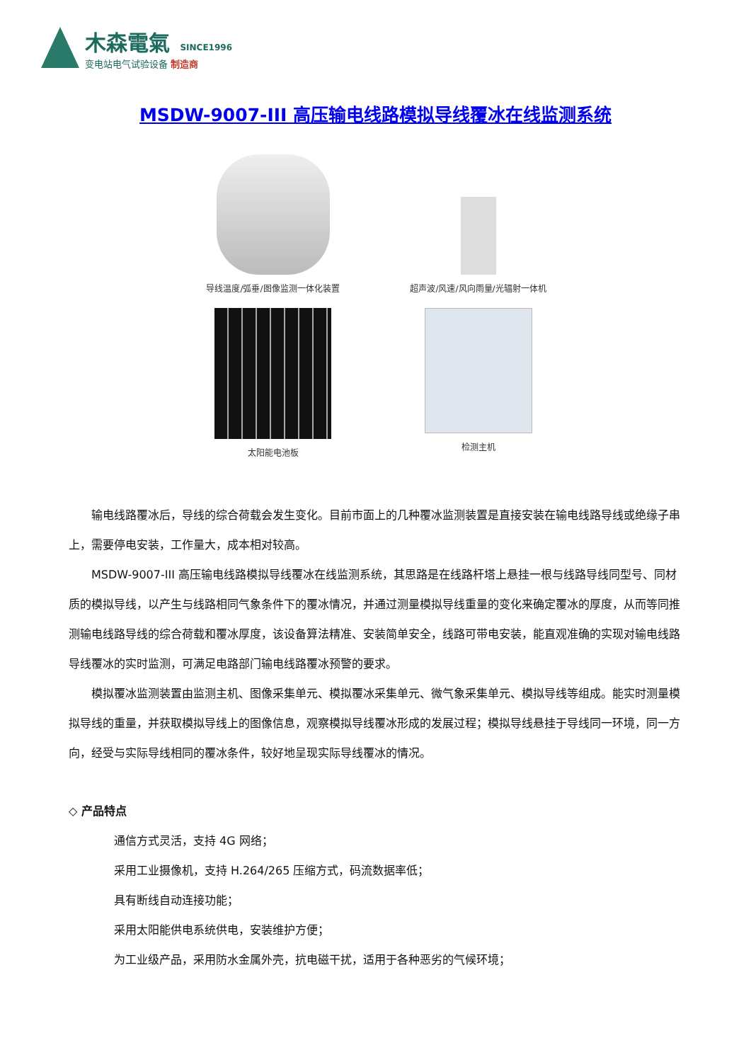木森電氣 SINCE1996
变电站电气试验设备 制造商
MSDW-9007-III 高压输电线路模拟导线覆冰在线监测系统
导线温度/弧垂/图像监测一体化装置
超声波/风速/风向雨量/光辐射一体机
太阳能电池板
检测主机
输电线路覆冰后，导线的综合荷载会发生变化。目前市面上的几种覆冰监测装置是直接安装在输电线路导线或绝缘子串上，需要停电安装，工作量大，成本相对较高。
MSDW-9007-III 高压输电线路模拟导线覆冰在线监测系统，其思路是在线路杆塔上悬挂一根与线路导线同型号、同材质的模拟导线，以产生与线路相同气象条件下的覆冰情况，并通过测量模拟导线重量的变化来确定覆冰的厚度，从而等同推测输电线路导线的综合荷载和覆冰厚度，该设备算法精准、安装简单安全，线路可带电安装，能直观准确的实现对输电线路导线覆冰的实时监测，可满足电路部门输电线路覆冰预警的要求。
模拟覆冰监测装置由监测主机、图像采集单元、模拟覆冰采集单元、微气象采集单元、模拟导线等组成。能实时测量模拟导线的重量，并获取模拟导线上的图像信息，观察模拟导线覆冰形成的发展过程；模拟导线悬挂于导线同一环境，同一方向，经受与实际导线相同的覆冰条件，较好地呈现实际导线覆冰的情况。
◇ 产品特点
通信方式灵活，支持 4G 网络；
采用工业摄像机，支持 H.264/265 压缩方式，码流数据率低；
具有断线自动连接功能；
采用太阳能供电系统供电，安装维护方便；
为工业级产品，采用防水金属外壳，抗电磁干扰，适用于各种恶劣的气候环境；